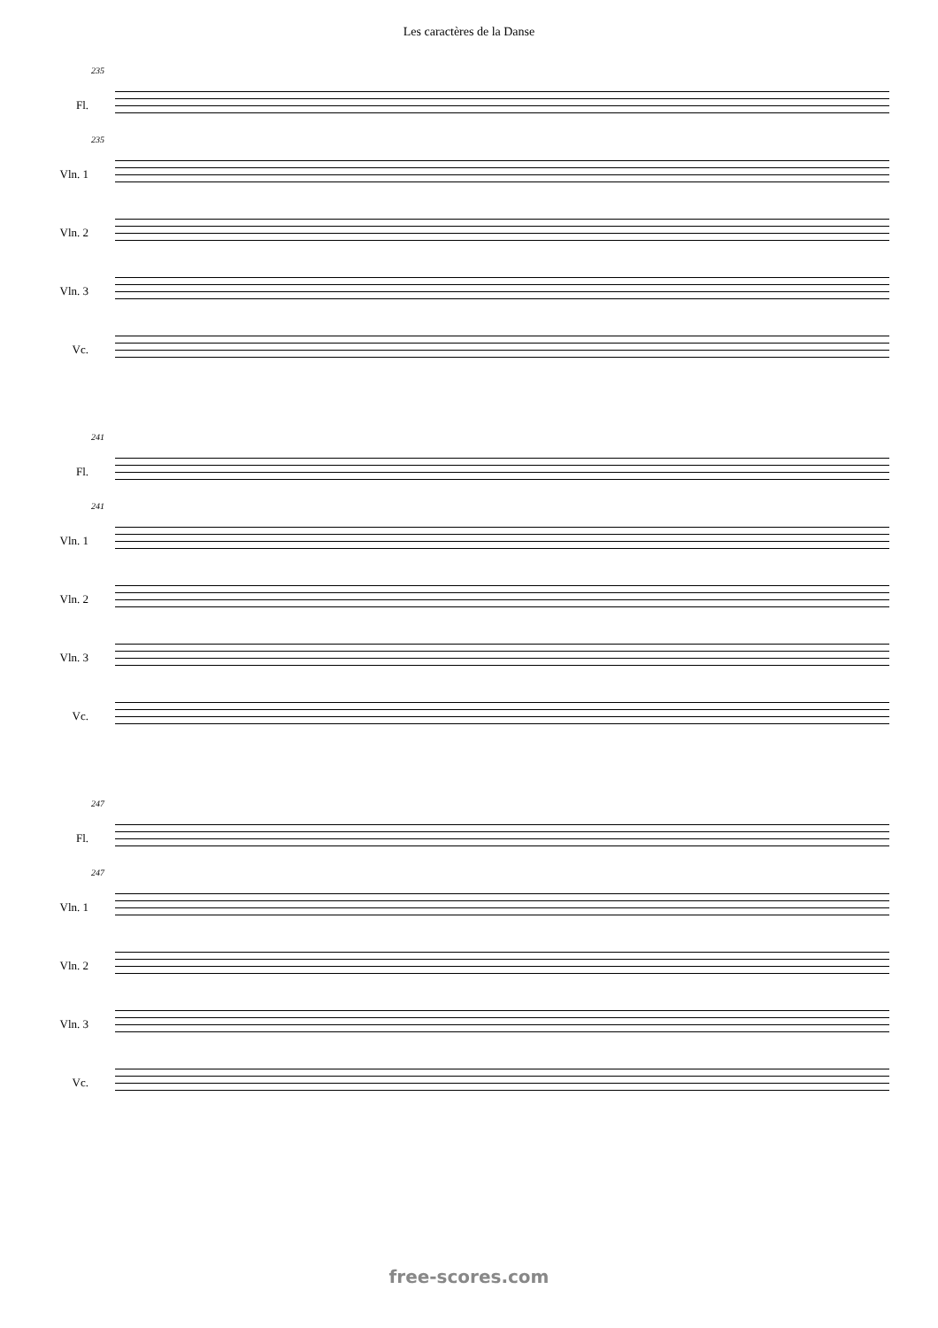Les caractères de la Danse
235
Fl.
235
Vln. 1
Vln. 2
Vln. 3
Vc.
241
Fl.
241
Vln. 1
Vln. 2
Vln. 3
Vc.
247
Fl.
247
Vln. 1
Vln. 2
Vln. 3
Vc.
free-scores.com